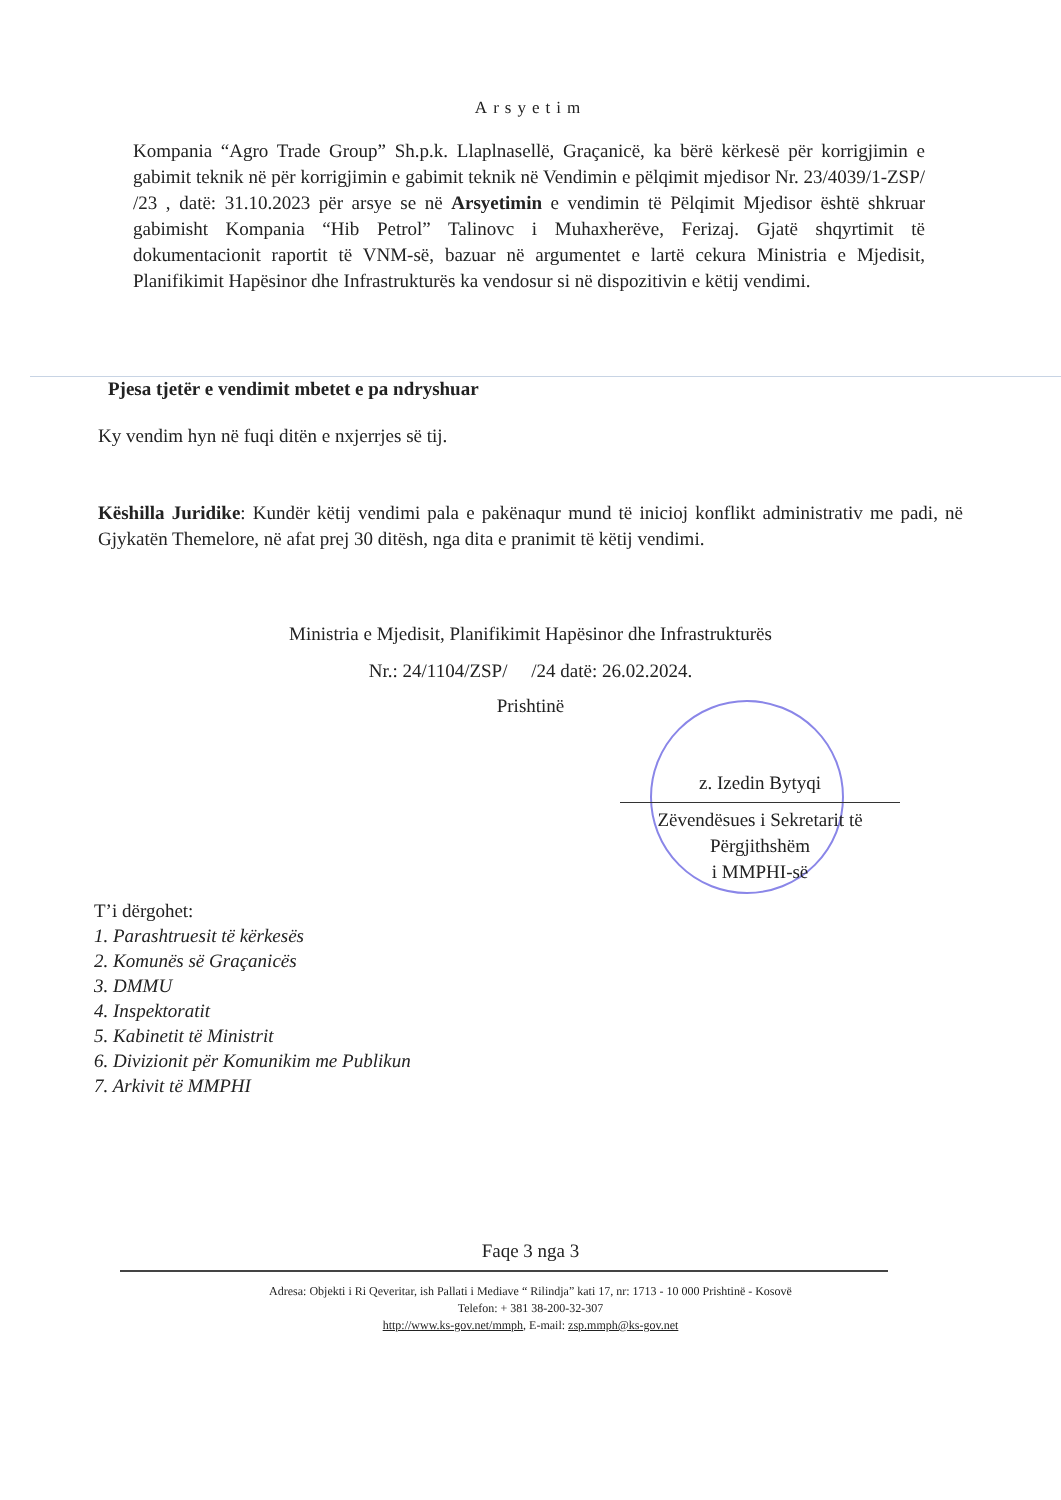Arsyetim
Kompania “Agro Trade Group” Sh.p.k. Llaplnasellë, Graçanicë, ka bërë kërkesë për korrigjimin e gabimit teknik në për korrigjimin e gabimit teknik në Vendimin e pëlqimit mjedisor Nr. 23/4039/1-ZSP/ /23 , datë: 31.10.2023 për arsye se në Arsyetimin e vendimin të Pëlqimit Mjedisor është shkruar gabimisht Kompania “Hib Petrol” Talinovc i Muhaxherëve, Ferizaj. Gjatë shqyrtimit të dokumentacionit raportit të VNM-së, bazuar në argumentet e lartë cekura Ministria e Mjedisit, Planifikimit Hapësinor dhe Infrastrukturës ka vendosur si në dispozitivin e këtij vendimi.
Pjesa tjetër e vendimit mbetet e pa ndryshuar
Ky vendim hyn në fuqi ditën e nxjerrjes së tij.
Këshilla Juridike: Kundër këtij vendimi pala e pakënaqur mund të inicioj konflikt administrativ me padi, në Gjykatën Themelore, në afat prej 30 ditësh, nga dita e pranimit të këtij vendimi.
Ministria e Mjedisit, Planifikimit Hapësinor dhe Infrastrukturës
Nr.: 24/1104/ZSP/ /24 datë: 26.02.2024.
Prishtinë
z. Izedin Bytyqi
Zëvendësues i Sekretarit të Përgjithshëm
i MMPHI-së
T’i dërgohet:
1. Parashtruesit të kërkesës
2. Komunës së Graçanicës
3. DMMU
4. Inspektoratit
5. Kabinetit të Ministrit
6. Divizionit për Komunikim me Publikun
7. Arkivit të MMPHI
Faqe 3 nga 3
Adresa: Objekti i Ri Qeveritar, ish Pallati i Mediave “ Rilindja” kati 17, nr: 1713 - 10 000 Prishtinë - Kosovë
Telefon: + 381 38-200-32-307
http://www.ks-gov.net/mmph, E-mail: zsp.mmph@ks-gov.net